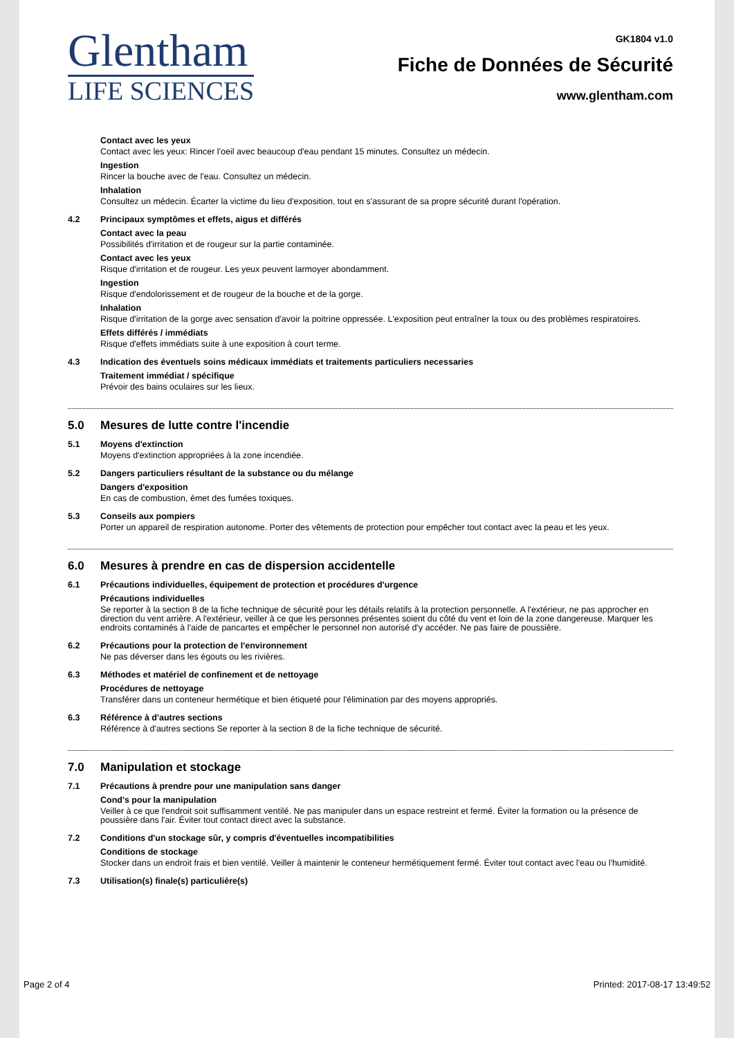Glentham
LIFE SCIENCES
GK1804 v1.0
Fiche de Données de Sécurité
www.glentham.com
Contact avec les yeux
Contact avec les yeux: Rincer l'oeil avec beaucoup d'eau pendant 15 minutes. Consultez un médecin.
Ingestion
Rincer la bouche avec de l'eau. Consultez un médecin.
Inhalation
Consultez un médecin. Écarter la victime du lieu d'exposition, tout en s'assurant de sa propre sécurité durant l'opération.
4.2 Principaux symptômes et effets, aigus et différés
Contact avec la peau
Possibilités d'irritation et de rougeur sur la partie contaminée.
Contact avec les yeux
Risque d'irritation et de rougeur. Les yeux peuvent larmoyer abondamment.
Ingestion
Risque d'endolorissement et de rougeur de la bouche et de la gorge.
Inhalation
Risque d'irritation de la gorge avec sensation d'avoir la poitrine oppressée. L'exposition peut entraîner la toux ou des problèmes respiratoires.
Effets différés / immédiats
Risque d'effets immédiats suite à une exposition à court terme.
4.3 Indication des éventuels soins médicaux immédiats et traitements particuliers necessaries
Traitement immédiat / spécifique
Prévoir des bains oculaires sur les lieux.
5.0 Mesures de lutte contre l'incendie
5.1 Moyens d'extinction
Moyens d'extinction appropriées à la zone incendiée.
5.2 Dangers particuliers résultant de la substance ou du mélange
Dangers d'exposition
En cas de combustion, émet des fumées toxiques.
5.3 Conseils aux pompiers
Porter un appareil de respiration autonome. Porter des vêtements de protection pour empêcher tout contact avec la peau et les yeux.
6.0 Mesures à prendre en cas de dispersion accidentelle
6.1 Précautions individuelles, équipement de protection et procédures d'urgence
Précautions individuelles
Se reporter à la section 8 de la fiche technique de sécurité pour les détails relatifs à la protection personnelle. A l'extérieur, ne pas approcher en direction du vent arrière. A l'extérieur, veiller à ce que les personnes présentes soient du côté du vent et loin de la zone dangereuse. Marquer les endroits contaminés à l'aide de pancartes et empêcher le personnel non autorisé d'y accéder. Ne pas faire de poussière.
6.2 Précautions pour la protection de l'environnement
Ne pas déverser dans les égouts ou les rivières.
6.3 Méthodes et matériel de confinement et de nettoyage
Procédures de nettoyage
Transférer dans un conteneur hermétique et bien étiqueté pour l'élimination par des moyens appropriés.
6.3 Référence à d'autres sections
Référence à d'autres sections Se reporter à la section 8 de la fiche technique de sécurité.
7.0 Manipulation et stockage
7.1 Précautions à prendre pour une manipulation sans danger
Cond's pour la manipulation
Veiller à ce que l'endroit soit suffisamment ventilé. Ne pas manipuler dans un espace restreint et fermé. Éviter la formation ou la présence de poussière dans l'air. Éviter tout contact direct avec la substance.
7.2 Conditions d'un stockage sûr, y compris d'éventuelles incompatibilities
Conditions de stockage
Stocker dans un endroit frais et bien ventilé. Veiller à maintenir le conteneur hermétiquement fermé. Éviter tout contact avec l'eau ou l'humidité.
7.3 Utilisation(s) finale(s) particulière(s)
Page 2 of 4 Printed: 2017-08-17 13:49:52